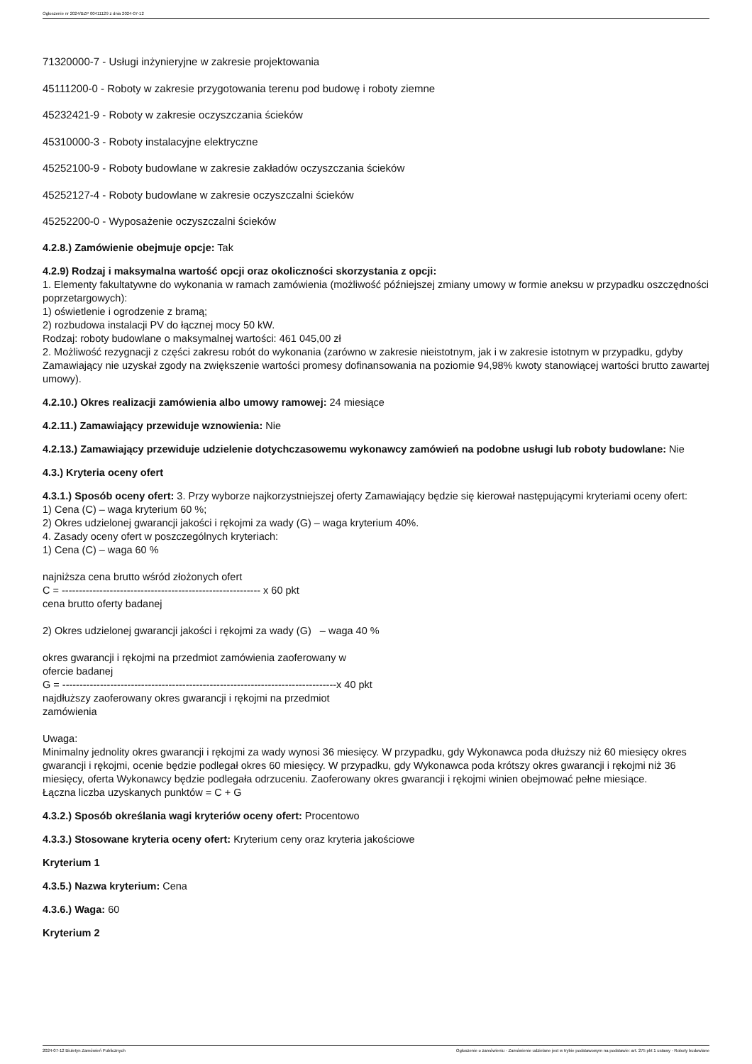Ogłoszenie nr 2024/BZP 00411129 z dnia 2024-07-12
71320000-7 - Usługi inżynieryjne w zakresie projektowania
45111200-0 - Roboty w zakresie przygotowania terenu pod budowę i roboty ziemne
45232421-9 - Roboty w zakresie oczyszczania ścieków
45310000-3 - Roboty instalacyjne elektryczne
45252100-9 - Roboty budowlane w zakresie zakładów oczyszczania ścieków
45252127-4 - Roboty budowlane w zakresie oczyszczalni ścieków
45252200-0 - Wyposażenie oczyszczalni ścieków
4.2.8.) Zamówienie obejmuje opcje: Tak
4.2.9) Rodzaj i maksymalna wartość opcji oraz okoliczności skorzystania z opcji:
1. Elementy fakultatywne do wykonania w ramach zamówienia (możliwość późniejszej zmiany umowy w formie aneksu w przypadku oszczędności poprzetargowych):
1) oświetlenie i ogrodzenie z bramą;
2) rozbudowa instalacji PV do łącznej mocy 50 kW.
Rodzaj: roboty budowlane o maksymalnej wartości: 461 045,00 zł
2. Możliwość rezygnacji z części zakresu robót do wykonania (zarówno w zakresie nieistotnym, jak i w zakresie istotnym w przypadku, gdyby Zamawiający nie uzyskał zgody na zwiększenie wartości promesy dofinansowania na poziomie 94,98% kwoty stanowiącej wartości brutto zawartej umowy).
4.2.10.) Okres realizacji zamówienia albo umowy ramowej: 24 miesiące
4.2.11.) Zamawiający przewiduje wznowienia: Nie
4.2.13.) Zamawiający przewiduje udzielenie dotychczasowemu wykonawcy zamówień na podobne usługi lub roboty budowlane: Nie
4.3.) Kryteria oceny ofert
4.3.1.) Sposób oceny ofert: 3. Przy wyborze najkorzystniejszej oferty Zamawiający będzie się kierował następującymi kryteriami oceny ofert:
1) Cena (C) – waga kryterium 60 %;
2) Okres udzielonej gwarancji jakości i rękojmi za wady (G) – waga kryterium 40%.
4. Zasady oceny ofert w poszczególnych kryteriach:
1) Cena (C) – waga 60 %
najniższa cena brutto wśród złożonych ofert
C = ---------------------------------------------------------- x 60 pkt
cena brutto oferty badanej
2) Okres udzielonej gwarancji jakości i rękojmi za wady (G) – waga 40 %
okres gwarancji i rękojmi na przedmiot zamówienia zaoferowany w
ofercie badanej
G = --------------------------------------------------------------------------------x 40 pkt
najdłuższy zaoferowany okres gwarancji i rękojmi na przedmiot
zamówienia
Uwaga:
Minimalny jednolity okres gwarancji i rękojmi za wady wynosi 36 miesięcy. W przypadku, gdy Wykonawca poda dłuższy niż 60 miesięcy okres gwarancji i rękojmi, ocenie będzie podlegał okres 60 miesięcy. W przypadku, gdy Wykonawca poda krótszy okres gwarancji i rękojmi niż 36 miesięcy, oferta Wykonawcy będzie podlegała odrzuceniu. Zaoferowany okres gwarancji i rękojmi winien obejmować pełne miesiące.
Łączna liczba uzyskanych punktów = C + G
4.3.2.) Sposób określania wagi kryteriów oceny ofert: Procentowo
4.3.3.) Stosowane kryteria oceny ofert: Kryterium ceny oraz kryteria jakościowe
Kryterium 1
4.3.5.) Nazwa kryterium: Cena
4.3.6.) Waga: 60
Kryterium 2
2024-07-12 Biuletyn Zamówień Publicznych Ogłoszenie o zamówieniu - Zamówienie udzielane jest w trybie podstawowym na podstawie: art. 275 pkt 1 ustawy - Roboty budowlane